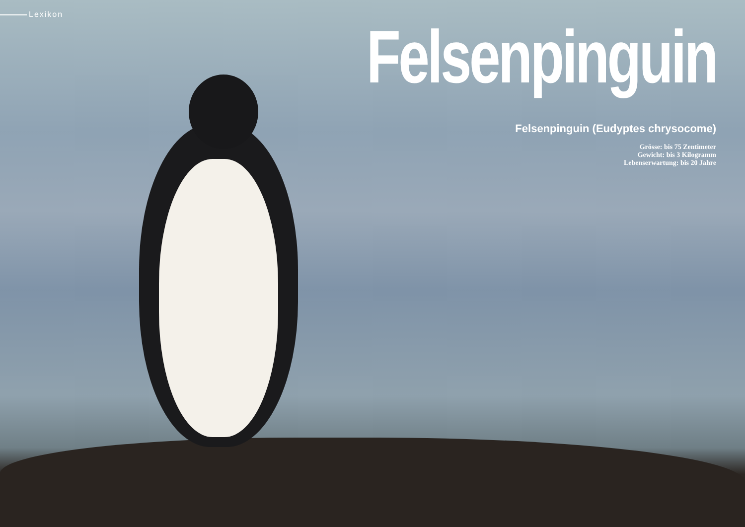Lexikon
Felsenpinguin
Felsenpinguin (Eudyptes chrysocome)
Grösse: bis 75 Zentimeter
Gewicht: bis 3 Kilogramm
Lebenserwartung: bis 20 Jahre